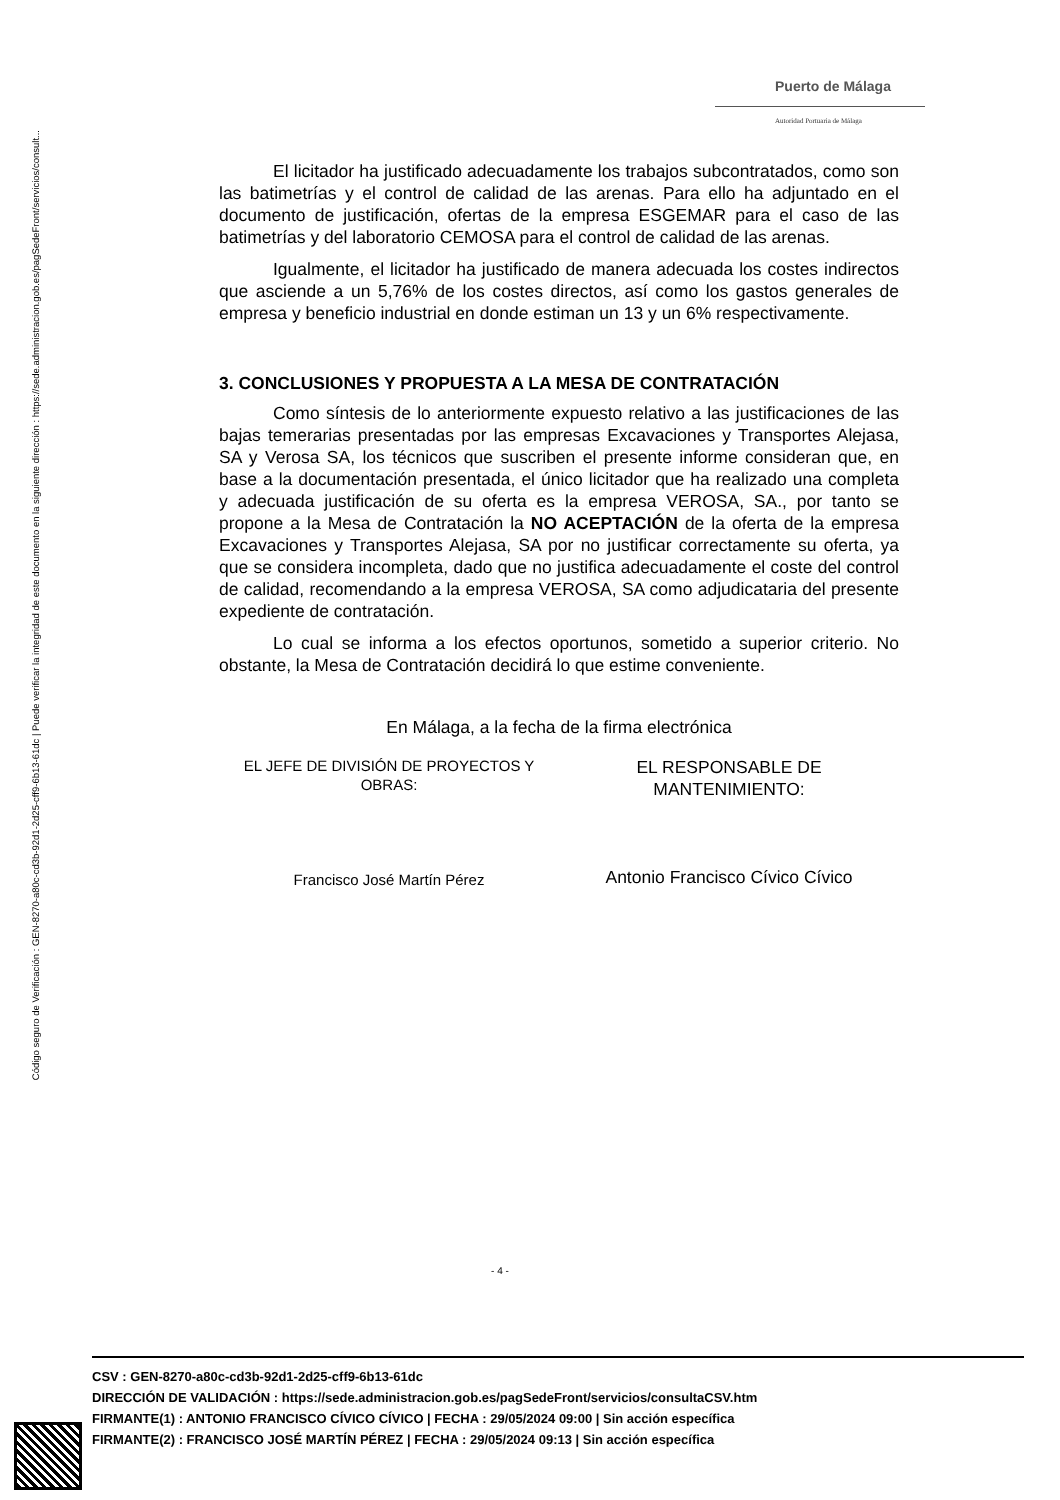Código seguro de Verificación : GEN-8270-a80c-cd3b-92d1-2d25-cff9-6b13-61dc | Puede verificar la integridad de este documento en la siguiente dirección : https://sede.administracion.gob.es/pagSedeFront/servicios/consult...
Puerto de Málaga
Autoridad Portuaria de Málaga
El licitador ha justificado adecuadamente los trabajos subcontratados, como son las batimetrías y el control de calidad de las arenas. Para ello ha adjuntado en el documento de justificación, ofertas de la empresa ESGEMAR para el caso de las batimetrías y del laboratorio CEMOSA para el control de calidad de las arenas.
Igualmente, el licitador ha justificado de manera adecuada los costes indirectos que asciende a un 5,76% de los costes directos, así como los gastos generales de empresa y beneficio industrial en donde estiman un 13 y un 6% respectivamente.
3. CONCLUSIONES Y PROPUESTA A LA MESA DE CONTRATACIÓN
Como síntesis de lo anteriormente expuesto relativo a las justificaciones de las bajas temerarias presentadas por las empresas Excavaciones y Transportes Alejasa, SA y Verosa SA, los técnicos que suscriben el presente informe consideran que, en base a la documentación presentada, el único licitador que ha realizado una completa y adecuada justificación de su oferta es la empresa VEROSA, SA., por tanto se propone a la Mesa de Contratación la NO ACEPTACIÓN de la oferta de la empresa Excavaciones y Transportes Alejasa, SA por no justificar correctamente su oferta, ya que se considera incompleta, dado que no justifica adecuadamente el coste del control de calidad, recomendando a la empresa VEROSA, SA como adjudicataria del presente expediente de contratación.
Lo cual se informa a los efectos oportunos, sometido a superior criterio. No obstante, la Mesa de Contratación decidirá lo que estime conveniente.
En Málaga, a la fecha de la firma electrónica
EL JEFE DE DIVISIÓN DE PROYECTOS Y OBRAS:
Francisco José Martín Pérez
EL RESPONSABLE DE MANTENIMIENTO:
Antonio Francisco Cívico Cívico
- 4 -
CSV : GEN-8270-a80c-cd3b-92d1-2d25-cff9-6b13-61dc
DIRECCIÓN DE VALIDACIÓN : https://sede.administracion.gob.es/pagSedeFront/servicios/consultaCSV.htm
FIRMANTE(1) : ANTONIO FRANCISCO CÍVICO CÍVICO | FECHA : 29/05/2024 09:00 | Sin acción específica
FIRMANTE(2) : FRANCISCO JOSÉ MARTÍN PÉREZ | FECHA : 29/05/2024 09:13 | Sin acción específica